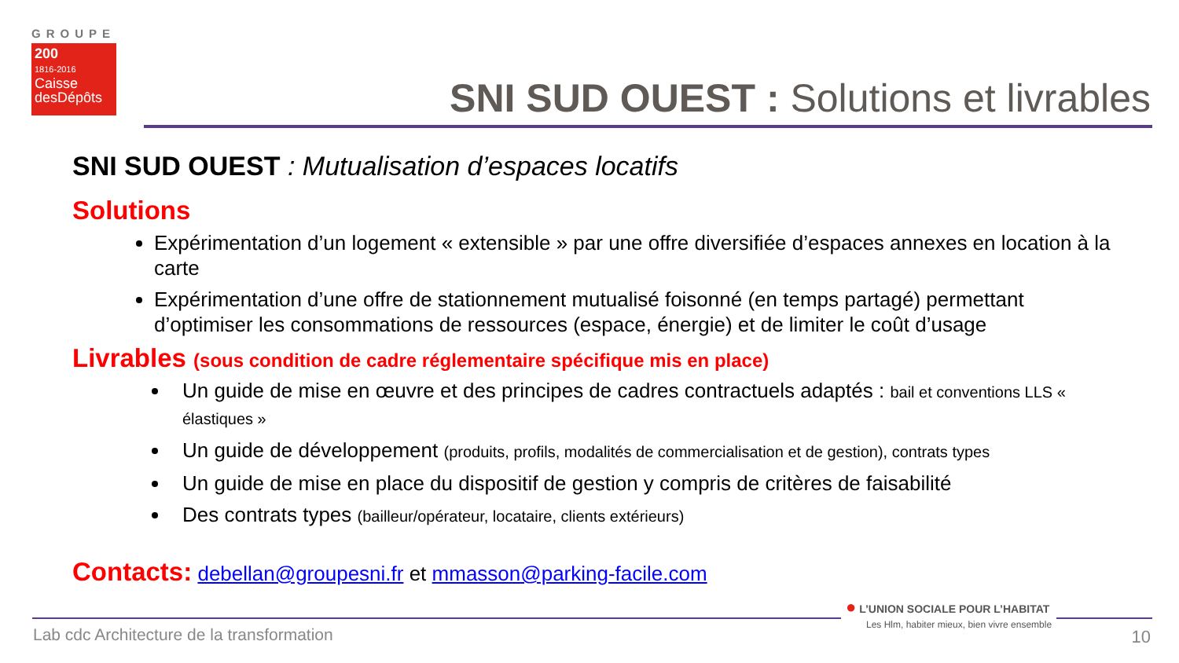GROUPE
200
1816-2016
Caisse desDépôts
SNI SUD OUEST : Solutions et livrables
SNI SUD OUEST : Mutualisation d’espaces locatifs
Solutions
Expérimentation d’un logement « extensible » par une offre diversifiée d’espaces annexes en location à la carte
Expérimentation d’une offre de stationnement mutualisé foisonné (en temps partagé) permettant d’optimiser les consommations de ressources (espace, énergie) et de limiter le coût d’usage
Livrables (sous condition de cadre réglementaire spécifique mis en place)
Un guide de mise en œuvre et des principes de cadres contractuels adaptés : bail et conventions LLS « élastiques »
Un guide de développement (produits, profils, modalités de commercialisation et de gestion), contrats types
Un guide de mise en place du dispositif de gestion y compris de critères de faisabilité
Des contrats types (bailleur/opérateur, locataire, clients extérieurs)
Contacts: debellan@groupesni.fr et mmasson@parking-facile.com
Lab cdc Architecture de la transformation
● L’UNION SOCIALE POUR L’HABITAT
Les Hlm, habiter mieux, bien vivre ensemble
10